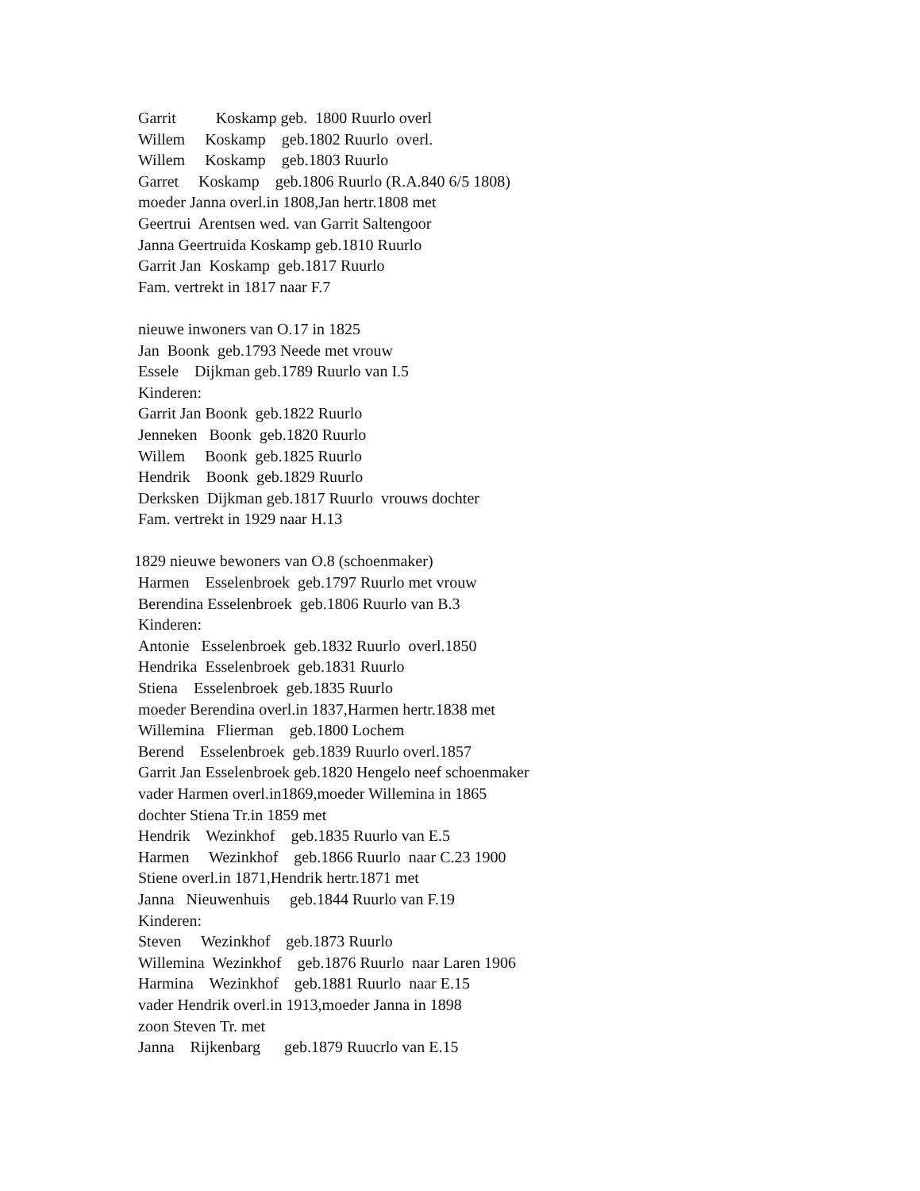Garrit Koskamp geb. 1800 Ruurlo overl
Willem Koskamp geb.1802 Ruurlo overl.
Willem Koskamp geb.1803 Ruurlo
Garret Koskamp geb.1806 Ruurlo (R.A.840 6/5 1808)
moeder Janna overl.in 1808,Jan hertr.1808 met
Geertrui Arentsen wed. van Garrit Saltengoor
Janna Geertruida Koskamp geb.1810 Ruurlo
Garrit Jan Koskamp geb.1817 Ruurlo
Fam. vertrekt in 1817 naar F.7
nieuwe inwoners van O.17 in 1825
Jan Boonk geb.1793 Neede met vrouw
Essele Dijkman geb.1789 Ruurlo van I.5
Kinderen:
Garrit Jan Boonk geb.1822 Ruurlo
Jenneken Boonk geb.1820 Ruurlo
Willem Boonk geb.1825 Ruurlo
Hendrik Boonk geb.1829 Ruurlo
Derksken Dijkman geb.1817 Ruurlo vrouws dochter
Fam. vertrekt in 1929 naar H.13
1829 nieuwe bewoners van O.8 (schoenmaker)
Harmen Esselenbroek geb.1797 Ruurlo met vrouw
Berendina Esselenbroek geb.1806 Ruurlo van B.3
Kinderen:
Antonie Esselenbroek geb.1832 Ruurlo overl.1850
Hendrika Esselenbroek geb.1831 Ruurlo
Stiena Esselenbroek geb.1835 Ruurlo
moeder Berendina overl.in 1837,Harmen hertr.1838 met
Willemina Flierman geb.1800 Lochem
Berend Esselenbroek geb.1839 Ruurlo overl.1857
Garrit Jan Esselenbroek geb.1820 Hengelo neef schoenmaker
vader Harmen overl.in1869,moeder Willemina in 1865
dochter Stiena Tr.in 1859 met
Hendrik Wezinkhof geb.1835 Ruurlo van E.5
Harmen Wezinkhof geb.1866 Ruurlo naar C.23 1900
Stiene overl.in 1871,Hendrik hertr.1871 met
Janna Nieuwenhuis geb.1844 Ruurlo van F.19
Kinderen:
Steven Wezinkhof geb.1873 Ruurlo
Willemina Wezinkhof geb.1876 Ruurlo naar Laren 1906
Harmina Wezinkhof geb.1881 Ruurlo naar E.15
vader Hendrik overl.in 1913,moeder Janna in 1898
zoon Steven Tr. met
Janna Rijkenbarg geb.1879 Ruucrlo van E.15